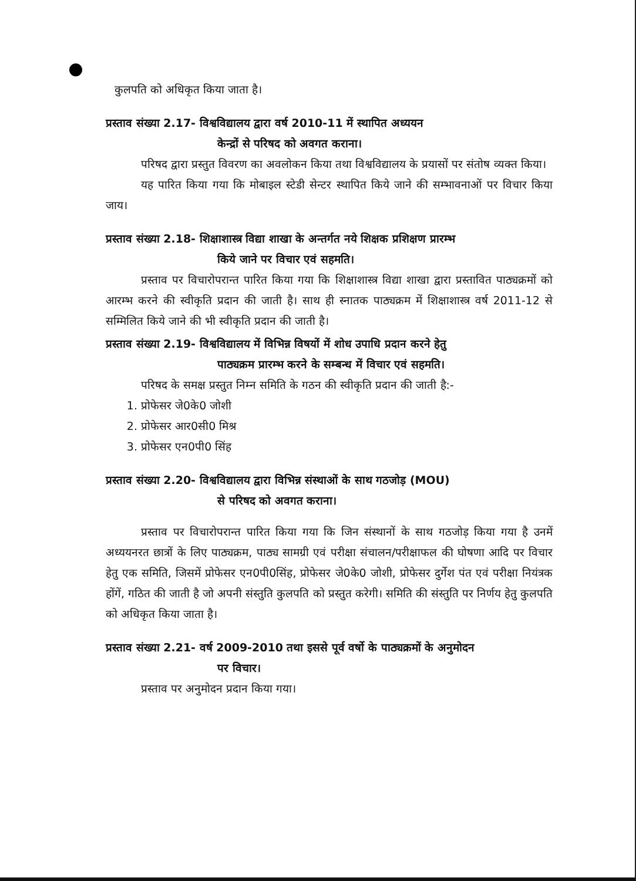कुलपति को अधिकृत किया जाता है।
प्रस्ताव संख्या 2.17- विश्वविद्यालय द्वारा वर्ष 2010-11 में स्थापित अध्ययन
केन्द्रों से परिषद को अवगत कराना।
परिषद द्वारा प्रस्तुत विवरण का अवलोकन किया तथा विश्वविद्यालय के प्रयासों पर संतोष व्यक्त किया।
यह पारित किया गया कि मोबाइल स्टेडी सेन्टर स्थापित किये जाने की सम्भावनाओं पर विचार किया जाय।
प्रस्ताव संख्या 2.18- शिक्षाशास्त्र विद्या शाखा के अन्तर्गत नये शिक्षक प्रशिक्षण प्रारम्भ
किये जाने पर विचार एवं सहमति।
प्रस्ताव पर विचारोपरान्त पारित किया गया कि शिक्षाशास्त्र विद्या शाखा द्वारा प्रस्तावित पाठ्यक्रमों को आरम्भ करने की स्वीकृति प्रदान की जाती है। साथ ही स्नातक पाठ्यक्रम में शिक्षाशास्त्र वर्ष 2011-12 से सम्मिलित किये जाने की भी स्वीकृति प्रदान की जाती है।
प्रस्ताव संख्या 2.19- विश्वविद्यालय में विभिन्न विषयों में शोध उपाधि प्रदान करने हेतु
पाठ्यक्रम प्रारम्भ करने के सम्बन्ध में विचार एवं सहमति।
परिषद के समक्ष प्रस्तुत निम्न समिति के गठन की स्वीकृति प्रदान की जाती है:-
1. प्रोफेसर जे0के0 जोशी
2. प्रोफेसर आर0सी0 मिश्र
3. प्रोफेसर एन0पी0 सिंह
प्रस्ताव संख्या 2.20- विश्वविद्यालय द्वारा विभिन्न संस्थाओं के साथ गठजोड़ (MOU)
से परिषद को अवगत कराना।
प्रस्ताव पर विचारोपरान्त पारित किया गया कि जिन संस्थानों के साथ गठजोड़ किया गया है उनमें अध्ययनरत छात्रों के लिए पाठ्यक्रम, पाठ्य सामग्री एवं परीक्षा संचालन/परीक्षाफल की घोषणा आदि पर विचार हेतु एक समिति, जिसमें प्रोफेसर एन0पी0सिंह, प्रोफेसर जे0के0 जोशी, प्रोफेसर दुर्गेश पंत एवं परीक्षा नियंत्रक होंगें, गठित की जाती है जो अपनी संस्तुति कुलपति को प्रस्तुत करेगी। समिति की संस्तुति पर निर्णय हेतु कुलपति को अधिकृत किया जाता है।
प्रस्ताव संख्या 2.21- वर्ष 2009-2010 तथा इससे पूर्व वर्षो के पाठ्यक्रमों के अनुमोदन
पर विचार।
प्रस्ताव पर अनुमोदन प्रदान किया गया।